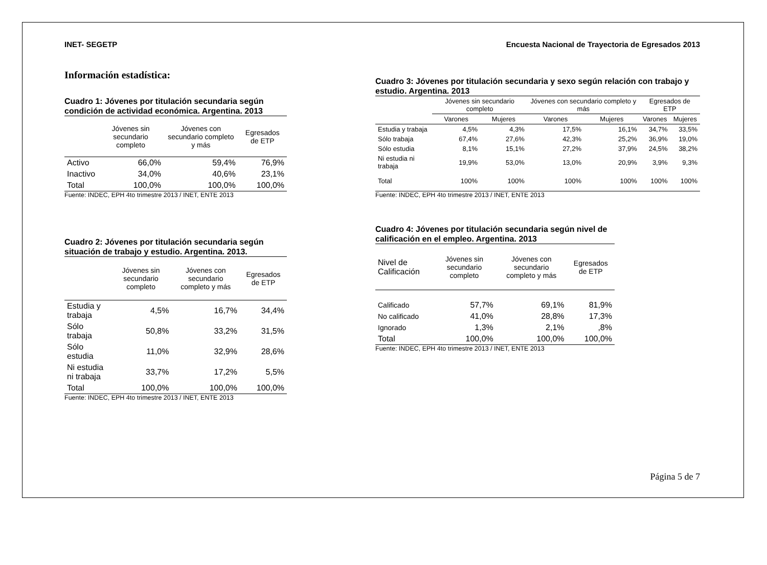INET- SEGETP Encuesta Nacional de Trayectoria de Egresados 2013
Información estadística:
Cuadro 1: Jóvenes por titulación secundaria según condición de actividad económica. Argentina. 2013
| | Jóvenes sin secundario completo | Jóvenes con secundario completo y más | Egresados de ETP |
| --- | --- | --- | --- |
| Activo | 66,0% | 59,4% | 76,9% |
| Inactivo | 34,0% | 40,6% | 23,1% |
| Total | 100,0% | 100,0% | 100,0% |
Fuente: INDEC, EPH 4to trimestre 2013 / INET, ENTE 2013
Cuadro 2: Jóvenes por titulación secundaria según situación de trabajo y estudio. Argentina. 2013.
| | Jóvenes sin secundario completo | Jóvenes con secundario completo y más | Egresados de ETP |
| --- | --- | --- | --- |
| Estudia y trabaja | 4,5% | 16,7% | 34,4% |
| Sólo trabaja | 50,8% | 33,2% | 31,5% |
| Sólo estudia | 11,0% | 32,9% | 28,6% |
| Ni estudia ni trabaja | 33,7% | 17,2% | 5,5% |
| Total | 100,0% | 100,0% | 100,0% |
Fuente: INDEC, EPH 4to trimestre 2013 / INET, ENTE 2013
Cuadro 3: Jóvenes por titulación secundaria y sexo según relación con trabajo y estudio. Argentina. 2013
| | Jóvenes sin secundario completo | | Jóvenes con secundario completo y más | | Egresados de ETP | |
| --- | --- | --- | --- | --- | --- | --- |
| | Varones | Mujeres | Varones | Mujeres | Varones | Mujeres |
| Estudia y trabaja | 4,5% | 4,3% | 17,5% | 16,1% | 34,7% | 33,5% |
| Sólo trabaja | 67,4% | 27,6% | 42,3% | 25,2% | 36,9% | 19,0% |
| Sólo estudia | 8,1% | 15,1% | 27,2% | 37,9% | 24,5% | 38,2% |
| Ni estudia ni trabaja | 19,9% | 53,0% | 13,0% | 20,9% | 3,9% | 9,3% |
| Total | 100% | 100% | 100% | 100% | 100% | 100% |
Fuente: INDEC, EPH 4to trimestre 2013 / INET, ENTE 2013
Cuadro 4: Jóvenes por titulación secundaria según nivel de calificación en el empleo. Argentina. 2013
| Nivel de Calificación | Jóvenes sin secundario completo | Jóvenes con secundario completo y más | Egresados de ETP |
| --- | --- | --- | --- |
| Calificado | 57,7% | 69,1% | 81,9% |
| No calificado | 41,0% | 28,8% | 17,3% |
| Ignorado | 1,3% | 2,1% | ,8% |
| Total | 100,0% | 100,0% | 100,0% |
Fuente: INDEC, EPH 4to trimestre 2013 / INET, ENTE 2013
Página 5 de 7